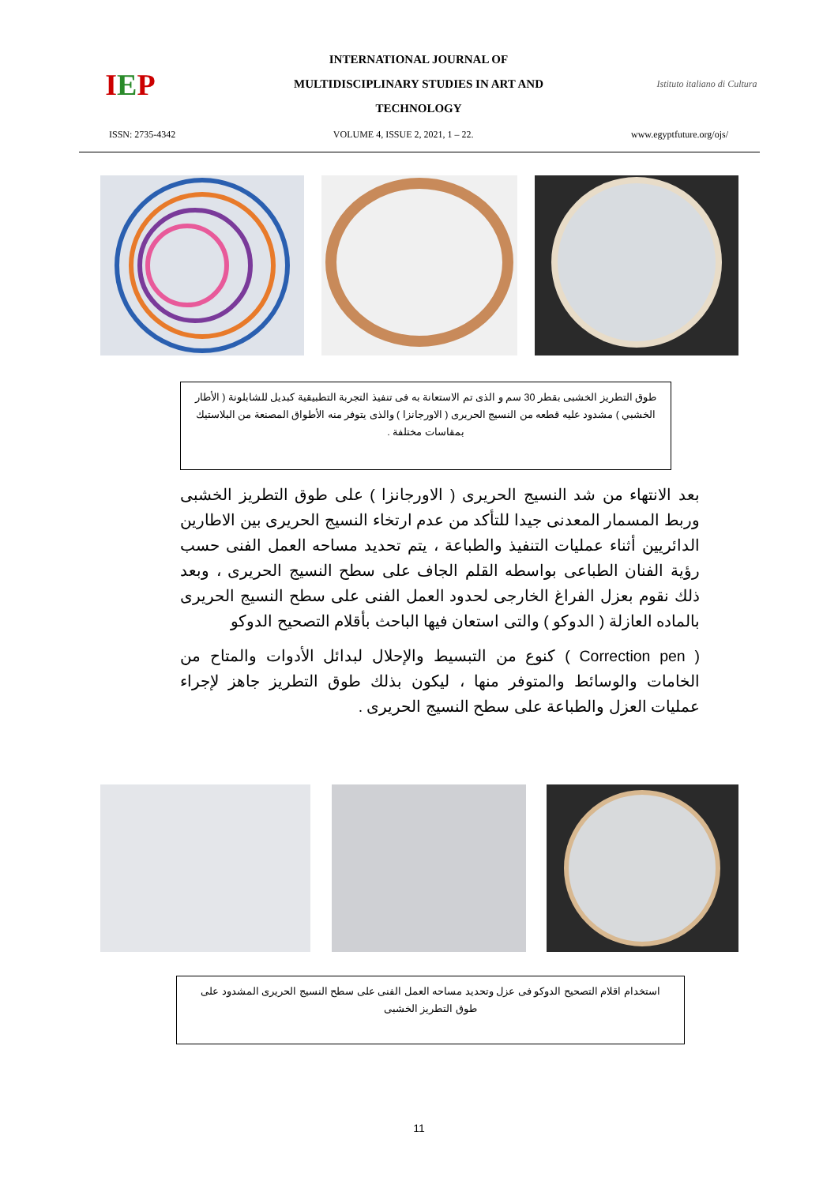I E P
INTERNATIONAL JOURNAL OF
MULTIDISCIPLINARY STUDIES IN ART AND
TECHNOLOGY
Istituto italiano di Cultura
ISSN: 2735-4342 VOLUME 4, ISSUE 2, 2021, 1 – 22. www.egyptfuture.org/ojs/
طوق التطريز الخشبى بقطر 30 سم و الذى تم الاستعانة به فى تنفيذ التجربة التطبيقية كبديل للشابلونة ( الأطار الخشبي ) مشدود عليه قطعه من النسيج الحريرى ( الاورجانزا ) والذى يتوفر منه الأطواق المصنعة من البلاستيك بمقاسات مختلفة .
بعد الانتهاء من شد النسيج الحريرى ( الاورجانزا ) على طوق التطريز الخشبى وربط المسمار المعدنى جيدا للتأكد من عدم ارتخاء النسيج الحريرى بين الاطارين الدائريين أثناء عمليات التنفيذ والطباعة ، يتم تحديد مساحه العمل الفنى حسب رؤية الفنان الطباعى بواسطه القلم الجاف على سطح النسيج الحريرى ، وبعد ذلك نقوم بعزل الفراغ الخارجى لحدود العمل الفنى على سطح النسيج الحريرى بالماده العازلة ( الدوكو ) والتى استعان فيها الباحث بأقلام التصحيح الدوكو
( Correction pen ) كنوع من التبسيط والإحلال لبدائل الأدوات والمتاح من الخامات والوسائط والمتوفر منها ، ليكون بذلك طوق التطريز جاهز لإجراء عمليات العزل والطباعة على سطح النسيج الحريرى .
استخدام اقلام التصحيح الدوكو فى عزل وتحديد مساحه العمل الفنى على سطح النسيج الحريرى المشدود على طوق التطريز الخشبى
11